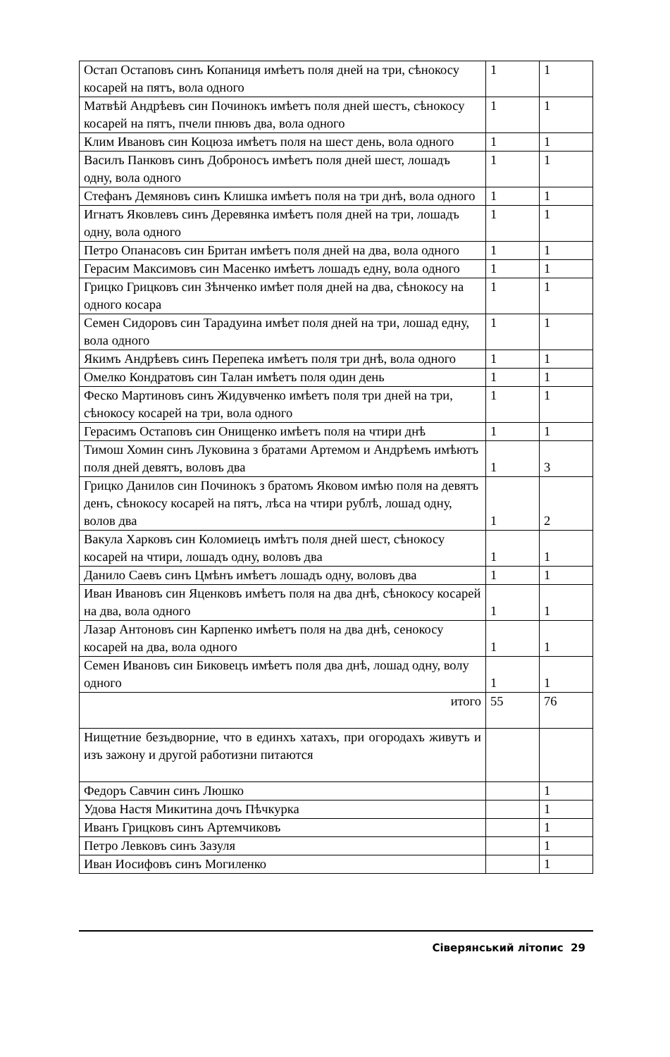| Остап Остаповъ синъ Копаниця имѣетъ поля дней на три, сѣнокосу косарей на пятъ, вола одного | 1 | 1 |
| Матвѣй Андрѣевъ син Починокъ имѣетъ поля дней шестъ, сѣнокосу косарей на пятъ, пчели пнювъ два, вола одного | 1 | 1 |
| Клим Ивановъ син Коцюза имѣетъ поля на шест день, вола одного | 1 | 1 |
| Василъ Панковъ синъ Доброносъ имѣетъ поля дней шест, лошадъ одну, вола одного | 1 | 1 |
| Стефанъ Демяновъ синъ Клишка имѣетъ поля на три днѣ, вола одного | 1 | 1 |
| Игнатъ Яковлевъ синъ Деревянка имѣетъ поля дней на три, лошадъ одну, вола одного | 1 | 1 |
| Петро Опанасовъ син Британ имѣетъ поля дней на два, вола одного | 1 | 1 |
| Герасим Максимовъ син Масенко имѣетъ лошадъ едну, вола одного | 1 | 1 |
| Грицко Грицковъ син Зѣнченко имѣет поля дней на два, сѣнокосу на одного косара | 1 | 1 |
| Семен Сидоровъ син Тарадуина имѣет поля дней на три, лошад едну, вола одного | 1 | 1 |
| Якимъ Андрѣевъ синъ Перепека имѣетъ поля три днѣ, вола одного | 1 | 1 |
| Омелко Кондратовъ син Талан имѣетъ поля один день | 1 | 1 |
| Феско Мартиновъ синъ Жидувченко имѣетъ поля три дней на три, сѣнокосу косарей на три, вола одного | 1 | 1 |
| Герасимъ Остаповъ син Онищенко имѣетъ поля на чтири днѣ | 1 | 1 |
| Тимош Хомин синъ Луковина з братами Артемом и Андрѣемъ имѣютъ поля дней девятъ, воловъ два | 1 | 3 |
| Грицко Данилов син Починокъ з братомъ Яковом имѣю поля на девятъ денъ, сѣнокосу косарей на пятъ, лѣса на чтири рублѣ, лошад одну, волов два | 1 | 2 |
| Вакула Харковъ син Коломиецъ имѣтъ поля дней шест, сѣнокосу косарей на чтири, лошадъ одну, воловъ два | 1 | 1 |
| Данило Саевъ синъ Цмѣнъ имѣетъ лошадъ одну, воловъ два | 1 | 1 |
| Иван Ивановъ син Яценковъ имѣетъ поля на два днѣ, сѣнокосу косарей на два, вола одного | 1 | 1 |
| Лазар Антоновъ син Карпенко имѣетъ поля на два днѣ, сенокосу косарей на два, вола одного | 1 | 1 |
| Семен Ивановъ син Биковецъ имѣетъ поля два днѣ, лошад одну, волу одного | 1 | 1 |
| итого | 55 | 76 |
| Нищетние безъдворние, что в единхъ хатахъ, при огородахъ живутъ и изъ зажону и другой работизни питаются | | |
| Федоръ Савчин синъ Люшко | | 1 |
| Удова Настя Микитина дочъ Пѣчкурка | | 1 |
| Иванъ Грицковъ синъ Артемчиковъ | | 1 |
| Петро Левковъ синъ Зазуля | | 1 |
| Иван Иосифовъ синъ Могиленко | | 1 |
Сіверянський літопис 29